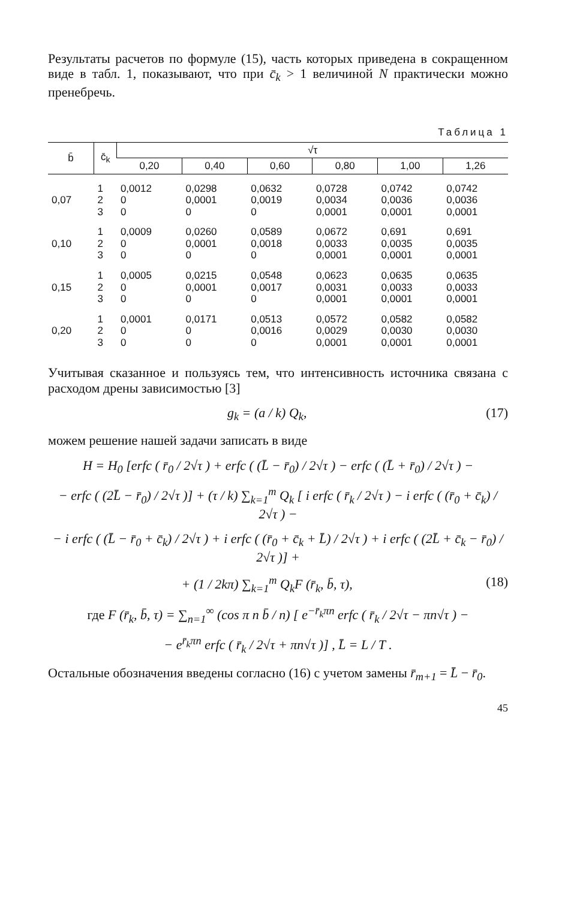Результаты расчетов по формуле (15), часть которых приведена в сокращенном виде в табл. 1, показывают, что при c̄<sub>k</sub> > 1 величиной N практически можно пренебречь.
Таблица 1
| b̄ | c̄<sub>k</sub> | √τ | | | | | |
| --- | --- | --- | --- | --- | --- | --- | --- |
| | | 0,20 | 0,40 | 0,60 | 0,80 | 1,00 | 1,26 |
| 0,07 | 1 | 0,0012 | 0,0298 | 0,0632 | 0,0728 | 0,0742 | 0,0742 |
| | 2 | 0 | 0,0001 | 0,0019 | 0,0034 | 0,0036 | 0,0036 |
| | 3 | 0 | 0 | 0 | 0,0001 | 0,0001 | 0,0001 |
| 0,10 | 1 | 0,0009 | 0,0260 | 0,0589 | 0,0672 | 0,691 | 0,691 |
| | 2 | 0 | 0,0001 | 0,0018 | 0,0033 | 0,0035 | 0,0035 |
| | 3 | 0 | 0 | 0 | 0,0001 | 0,0001 | 0,0001 |
| 0,15 | 1 | 0,0005 | 0,0215 | 0,0548 | 0,0623 | 0,0635 | 0,0635 |
| | 2 | 0 | 0,0001 | 0,0017 | 0,0031 | 0,0033 | 0,0033 |
| | 3 | 0 | 0 | 0 | 0,0001 | 0,0001 | 0,0001 |
| 0,20 | 1 | 0,0001 | 0,0171 | 0,0513 | 0,0572 | 0,0582 | 0,0582 |
| | 2 | 0 | 0 | 0,0016 | 0,0029 | 0,0030 | 0,0030 |
| | 3 | 0 | 0 | 0 | 0,0001 | 0,0001 | 0,0001 |
Учитывая сказанное и пользуясь тем, что интенсивность источника связана с расходом дрены зависимостью [3]
(17) g<sub>k</sub> = (a / k) Q<sub>k</sub>,
можем решение нашей задачи записать в виде
H = H<sub>0</sub> [erfc ( r̄<sub>0</sub> / 2√τ ) + erfc ( (L̄ − r̄<sub>0</sub>) / 2√τ ) − erfc ( (L̄ + r̄<sub>0</sub>) / 2√τ ) −
− erfc ( (2L̄ − r̄<sub>0</sub>) / 2√τ )] + (τ / k) ∑<sub>k=1</sub><sup>m</sup> Q<sub>k</sub> [ i erfc ( r̄<sub>k</sub> / 2√τ ) − i erfc ( (r̄<sub>0</sub> + c̄<sub>k</sub>) / 2√τ ) −
− i erfc ( (L̄ − r̄<sub>0</sub> + c̄<sub>k</sub>) / 2√τ ) + i erfc ( (r̄<sub>0</sub> + c̄<sub>k</sub> + L̄) / 2√τ ) + i erfc ( (2L̄ + c̄<sub>k</sub> − r̄<sub>0</sub>) / 2√τ )] +
(18) + (1 / 2kπ) ∑<sub>k=1</sub><sup>m</sup> Q<sub>k</sub>F (r̄<sub>k</sub>, b̄, τ),
где F (r̄<sub>k</sub>, b̄, τ) = ∑<sub>n=1</sub><sup>∞</sup> (cos π n b̄ / n) [ e<sup>−r̄<sub>k</sub>πn</sup> erfc ( r̄<sub>k</sub> / 2√τ − πn√τ ) −
− e<sup>r̄<sub>k</sub>πn</sup> erfc ( r̄<sub>k</sub> / 2√τ + πn√τ )] , L̄ = L / T .
Остальные обозначения введены согласно (16) с учетом замены r̄<sub>m+1</sub> = L̄ − r̄<sub>0</sub>.
45